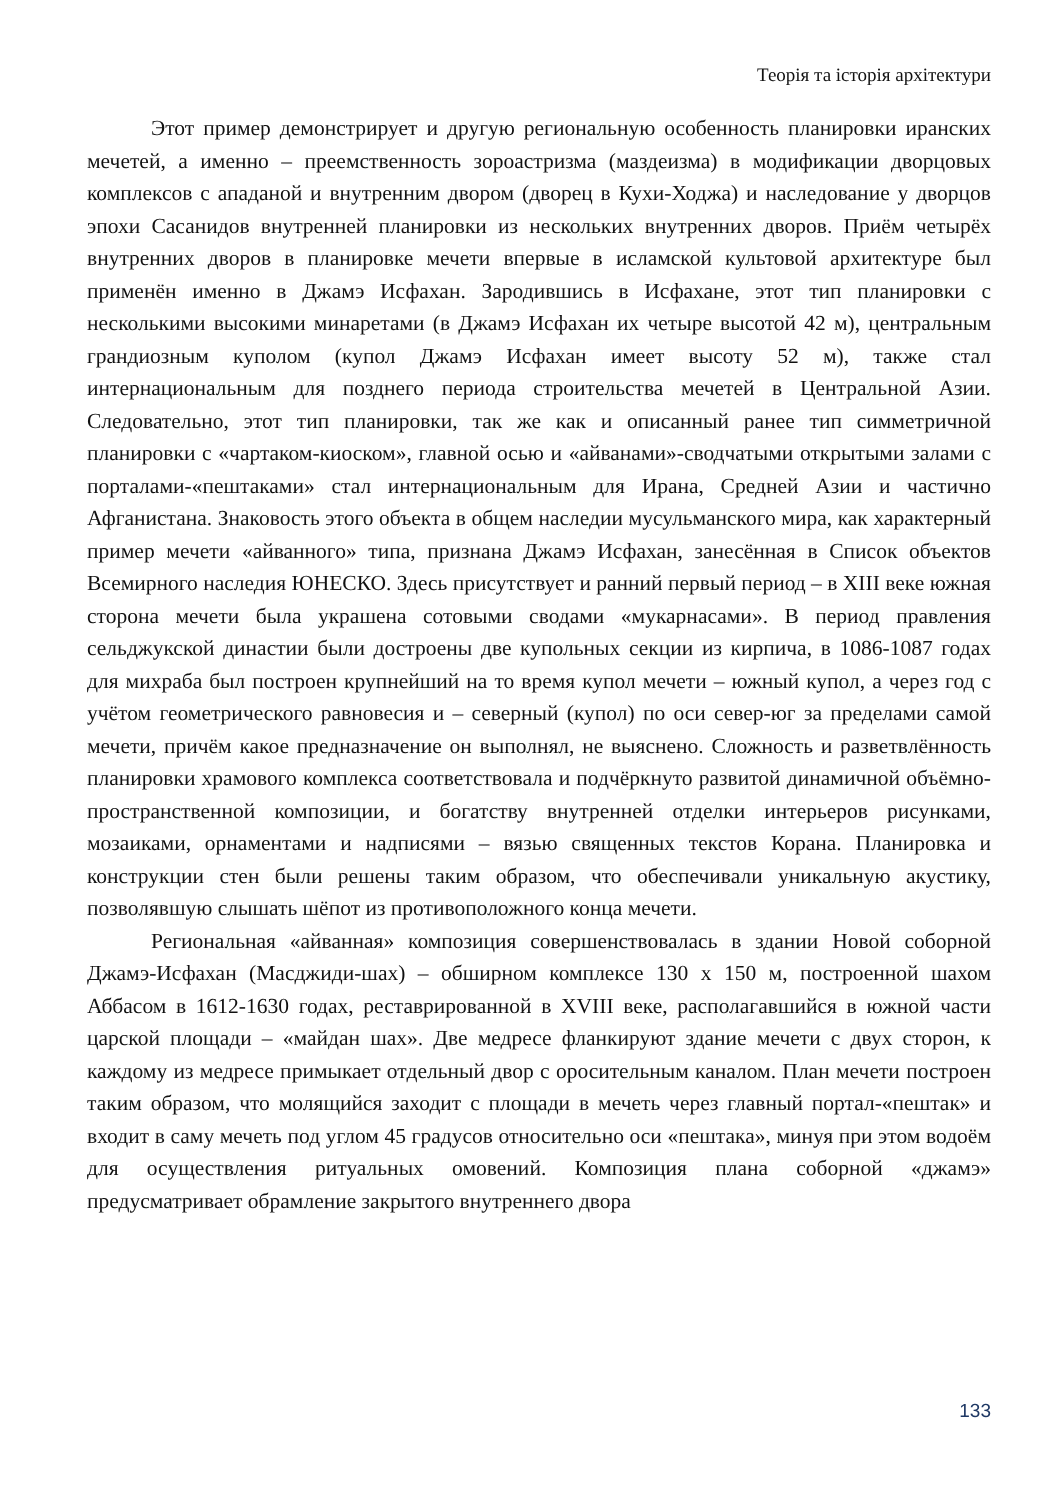Теорія та історія архітектури
Этот пример демонстрирует и другую региональную особенность планировки иранских мечетей, а именно – преемственность зороастризма (маздеизма) в модификации дворцовых комплексов с ападаной и внутренним двором (дворец в Кухи-Ходжа) и наследование у дворцов эпохи Сасанидов внутренней планировки из нескольких внутренних дворов. Приём четырёх внутренних дворов в планировке мечети впервые в исламской культовой архитектуре был применён именно в Джамэ Исфахан. Зародившись в Исфахане, этот тип планировки с несколькими высокими минаретами (в Джамэ Исфахан их четыре высотой 42 м), центральным грандиозным куполом (купол Джамэ Исфахан имеет высоту 52 м), также стал интернациональным для позднего периода строительства мечетей в Центральной Азии. Следовательно, этот тип планировки, так же как и описанный ранее тип симметричной планировки с «чартаком-киоском», главной осью и «айванами»-сводчатыми открытыми залами с порталами-«пештаками» стал интернациональным для Ирана, Средней Азии и частично Афганистана. Знаковость этого объекта в общем наследии мусульманского мира, как характерный пример мечети «айванного» типа, признана Джамэ Исфахан, занесённая в Список объектов Всемирного наследия ЮНЕСКО. Здесь присутствует и ранний первый период – в XIII веке южная сторона мечети была украшена сотовыми сводами «мукарнасами». В период правления сельджукской династии были достроены две купольных секции из кирпича, в 1086-1087 годах для михраба был построен крупнейший на то время купол мечети – южный купол, а через год с учётом геометрического равновесия и – северный (купол) по оси север-юг за пределами самой мечети, причём какое предназначение он выполнял, не выяснено. Сложность и разветвлённость планировки храмового комплекса соответствовала и подчёркнуто развитой динамичной объёмно-пространственной композиции, и богатству внутренней отделки интерьеров рисунками, мозаиками, орнаментами и надписями – вязью священных текстов Корана. Планировка и конструкции стен были решены таким образом, что обеспечивали уникальную акустику, позволявшую слышать шёпот из противоположного конца мечети.
Региональная «айванная» композиция совершенствовалась в здании Новой соборной Джамэ-Исфахан (Масджиди-шах) – обширном комплексе 130 х 150 м, построенной шахом Аббасом в 1612-1630 годах, реставрированной в XVIII веке, располагавшийся в южной части царской площади – «майдан шах». Две медресе фланкируют здание мечети с двух сторон, к каждому из медресе примыкает отдельный двор с оросительным каналом. План мечети построен таким образом, что молящийся заходит с площади в мечеть через главный портал-«пештак» и входит в саму мечеть под углом 45 градусов относительно оси «пештака», минуя при этом водоём для осуществления ритуальных омовений. Композиция плана соборной «джамэ» предусматривает обрамление закрытого внутреннего двора
133